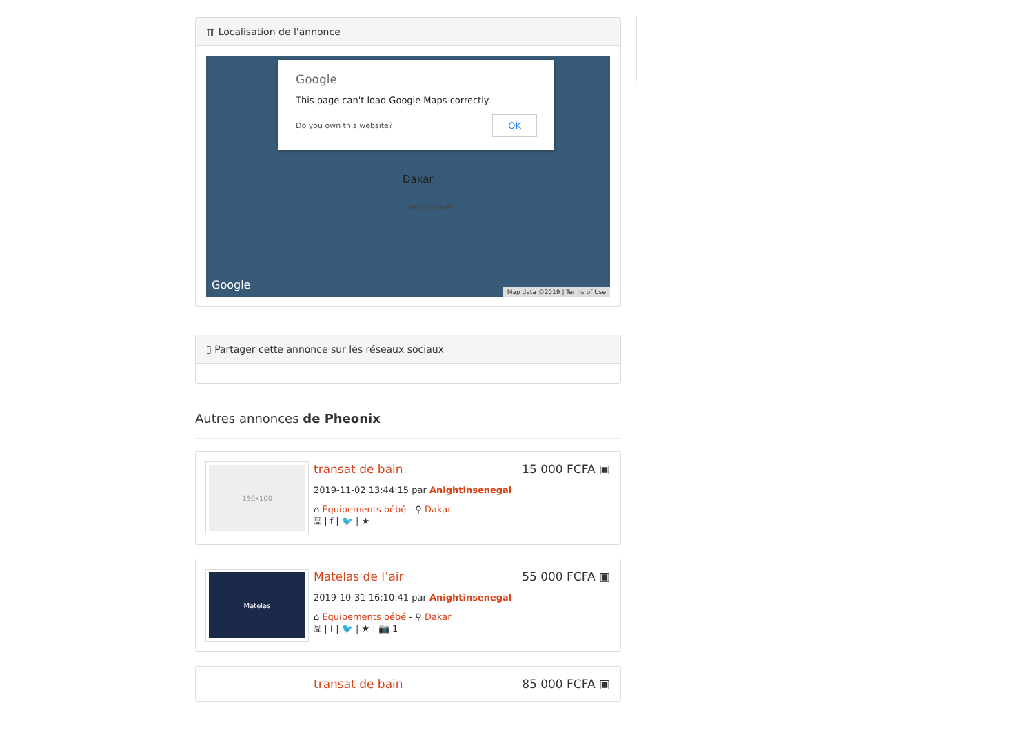▥ Localisation de l'annonce
Google
This page can't load Google Maps correctly.
OK Do you own this website?
Dakar
DAKAR-PLATEAU
Google
Map data ©2019 | Terms of Use
▯ Partager cette annonce sur les réseaux sociaux
Autres annonces de Pheonix
150x100
15 000 FCFA ▣
transat de bain
2019-11-02 13:44:15 par Anightinsenegal
⌂ Equipements bébé - ⚲ Dakar
🖫 | f | 🐦 | ★
Matelas
55 000 FCFA ▣
Matelas de l’air
2019-10-31 16:10:41 par Anightinsenegal
⌂ Equipements bébé - ⚲ Dakar
🖫 | f | 🐦 | ★ | 📷 1
85 000 FCFA ▣
transat de bain